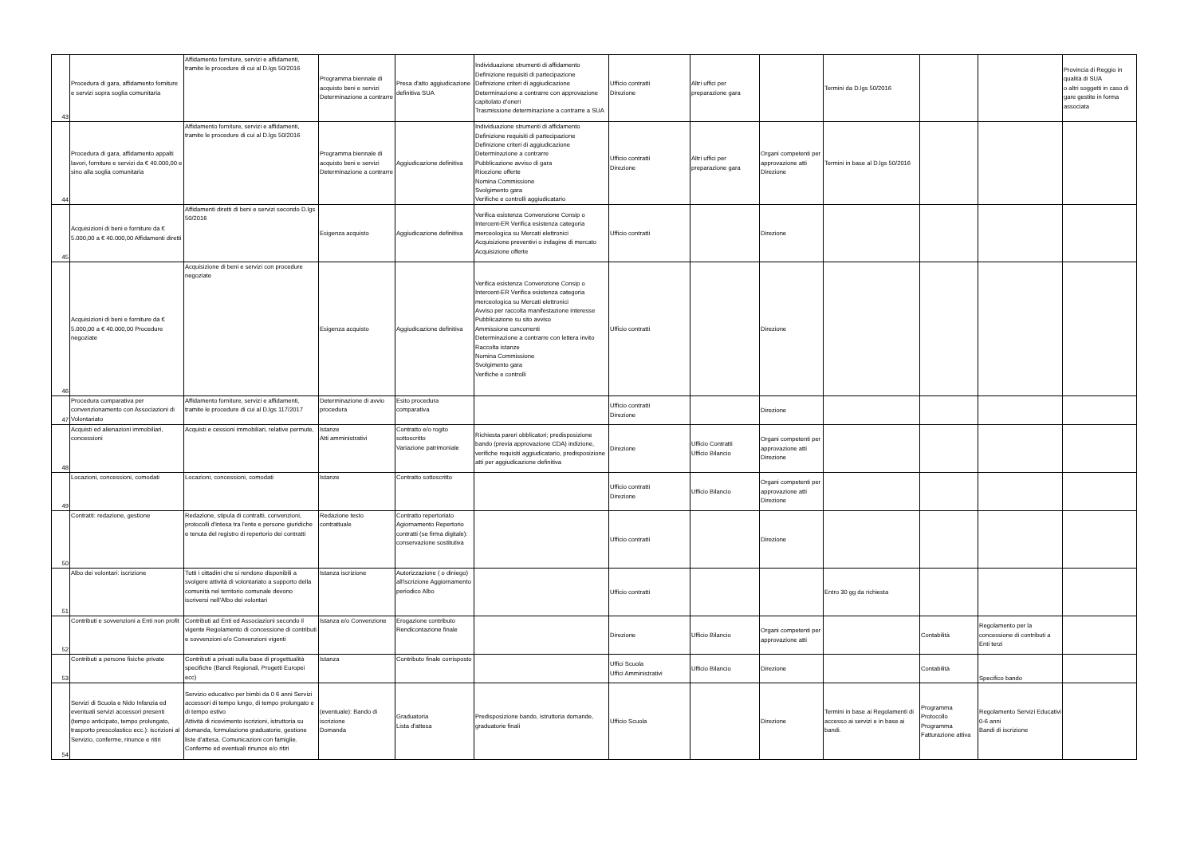| 43 | Procedura di gara, affidamento forniture e servizi sopra soglia comunitaria | Affidamento forniture, servizi e affidamenti, tramite le procedure di cui al D.lgs 50/2016 | Programma biennale di acquisto beni e servizi Determinazione a contrarre | Presa d'atto aggiudicazione definitiva SUA | Individuazione strumenti di affidamento Definizione requisiti di partecipazione Definizione criteri di aggiudicazione Determinazione a contrarre con approvazione capitolato d'oneri Trasmissione determinazione a contrarre a SUA | Ufficio contratti Direzione | Altri uffici per preparazione gara | | Termini da D.lgs 50/2016 | | | Provincia di Reggio in qualità di SUA o altri soggetti in caso di gare gestite in forma associata |
| 44 | Procedura di gara, affidamento appalti lavori, forniture e servizi da € 40.000,00 e sino alla soglia comunitaria | Affidamento forniture, servizi e affidamenti, tramite le procedure di cui al D.lgs 50/2016 | Programma biennale di acquisto beni e servizi Determinazione a contrarre | Aggiudicazione definitiva | Individuazione strumenti di affidamento Definizione requisiti di partecipazione Definizione criteri di aggiudicazione Determinazione a contrarre Pubblicazione avviso di gara Ricezione offerte Nomina Commissione Svolgimento gara Verifiche e controlli aggiudicatario | Ufficio contratti Direzione | Altri uffici per preparazione gara | Organi competenti per approvazione atti Direzione | Termini in base al D.lgs 50/2016 | | | |
| 45 | Acquisizioni di beni e forniture da € 5.000,00 a € 40.000,00 Affidamenti diretti | Affidamenti diretti di beni e servizi secondo D.lgs 50/2016 | Esigenza acquisto | Aggiudicazione definitiva | Verifica esistenza Convenzione Consip o Intercent-ER Verifica esistenza categoria merceologica su Mercati elettronici Acquisizione preventivi o indagine di mercato Acquisizione offerte | Ufficio contratti | | Direzione | | | | |
| 46 | Acquisizioni di beni e forniture da € 5.000,00 a € 40.000,00 Procedure negoziate | Acquisizione di beni e servizi con procedure negoziate | Esigenza acquisto | Aggiudicazione definitiva | Verifica esistenza Convenzione Consip o Intercent-ER Verifica esistenza categoria merceologica su Mercati elettronici Avviso per raccolta manifestazione interesse Pubblicazione su sito avviso Ammissione concorrenti Determinazione a contrarre con lettera invito Raccolta istanze Nomina Commissione Svolgimento gara Verifiche e controlli | Ufficio contratti | | Direzione | | | | |
| 47 | Procedura comparativa per convenzionamento con Associazioni di Volontariato | Affidamento forniture, servizi e affidamenti, tramite le procedure di cui al D.lgs 117/2017 | Determinazione di avvio procedura | Esito procedura comparativa | | Ufficio contratti Direzione | | Direzione | | | | |
| 48 | Acquisti ed alienazioni immobiliari, concessioni | Acquisti e cessioni immobiliari, relative permute, | Istanze Atti amministrativi | Contratto e/o rogito sottoscritto Variazione patrimoniale | Richiesta pareri obblicatori; predisposizione bando (previa approvazione CDA) indizione, verifiche requisiti aggiudicatario, predisposizione atti per aggiudicazione definitiva | Direzione | Ufficio Contratti Ufficio Bilancio | Organi competenti per approvazione atti Direzione | | | | |
| 49 | Locazioni, concessioni, comodati | Locazioni, concessioni, comodati | Istanze | Contratto sottoscritto | | Ufficio contratti Direzione | Ufficio Bilancio | Organi competenti per approvazione atti Direzione | | | | |
| 50 | Contratti: redazione, gestione | Redazione, stipula di contratti, convenzioni, protocolli d'intesa tra l'ente e persone giuridiche e tenuta del registro di repertorio dei contratti | Redazione testo contrattuale | Contratto repertoriato Agiornamento Repertorio contratti (se firma digitale): conservazione sostitutiva | | Ufficio contratti | | Direzione | | | | |
| 51 | Albo dei volontari: iscrizione | Tutti i cittadini che si rendono disponibili a svolgere attività di volontariato a supporto della comunità nel territorio comunale devono iscriversi nell'Albo dei volontari | Istanza iscrizione | Autorizzazione ( o diniego) all'iscrizione Aggiornamento periodico Albo | | Ufficio contratti | | | Entro 30 gg da richiesta | | | |
| 52 | Contributi e sovvenzioni a Enti non profit | Contributi ad Enti ed Associazioni secondo il vigente Regolamento di concessione di contributi e sovvenzioni e/o Convenzioni vigenti | Istanza e/o Convenzione | Erogazione contributo Rendicontazione finale | | Direzione | Ufficio Bilancio | Organi competenti per approvazione atti | | Contabilità | Regolamento per la concessione di contributi a Enti terzi | |
| 53 | Contributi a persone fisiche private | Contributi a privati sulla base di progettualità specifiche (Bandi Regionali, Progetti Europei ecc) | Istanza | Contributo finale corrisposto | | Uffici Scuola Uffici Amministrativi | Ufficio Bilancio | Direzione | | Contabilità | Specifico bando | |
| 54 | Servizi di Scuola e Nido Infanzia ed eventuali servizi accessori presenti (tempo anticipato, tempo prolungato, trasporto prescolastico ecc.): iscrizioni al Servizio, conferme, rinunce e ritiri | Servizio educativo per bimbi da 0 6 anni Servizi accessori di tempo lungo, di tempo prolungato e di tempo estivo Attività di ricevimento iscrizioni, istruttoria su domanda, formulazione graduatorie, gestione liste d'attesa. Comunicazioni con famiglie. Conferme ed eventuali rinunce e/o ritiri | (eventuale): Bando di iscrizione Domanda | Graduatoria Lista d'attesa | Predisposizione bando, istruttoria domande, graduatorie finali | Ufficio Scuola | | Direzione | Termini in base ai Regolamenti di accesso ai servizi e in base ai bandi. | Programma Protocollo Programma Fatturazione attiva | Regolamento Servizi Educativi 0-6 anni Bandi di iscrizione | |